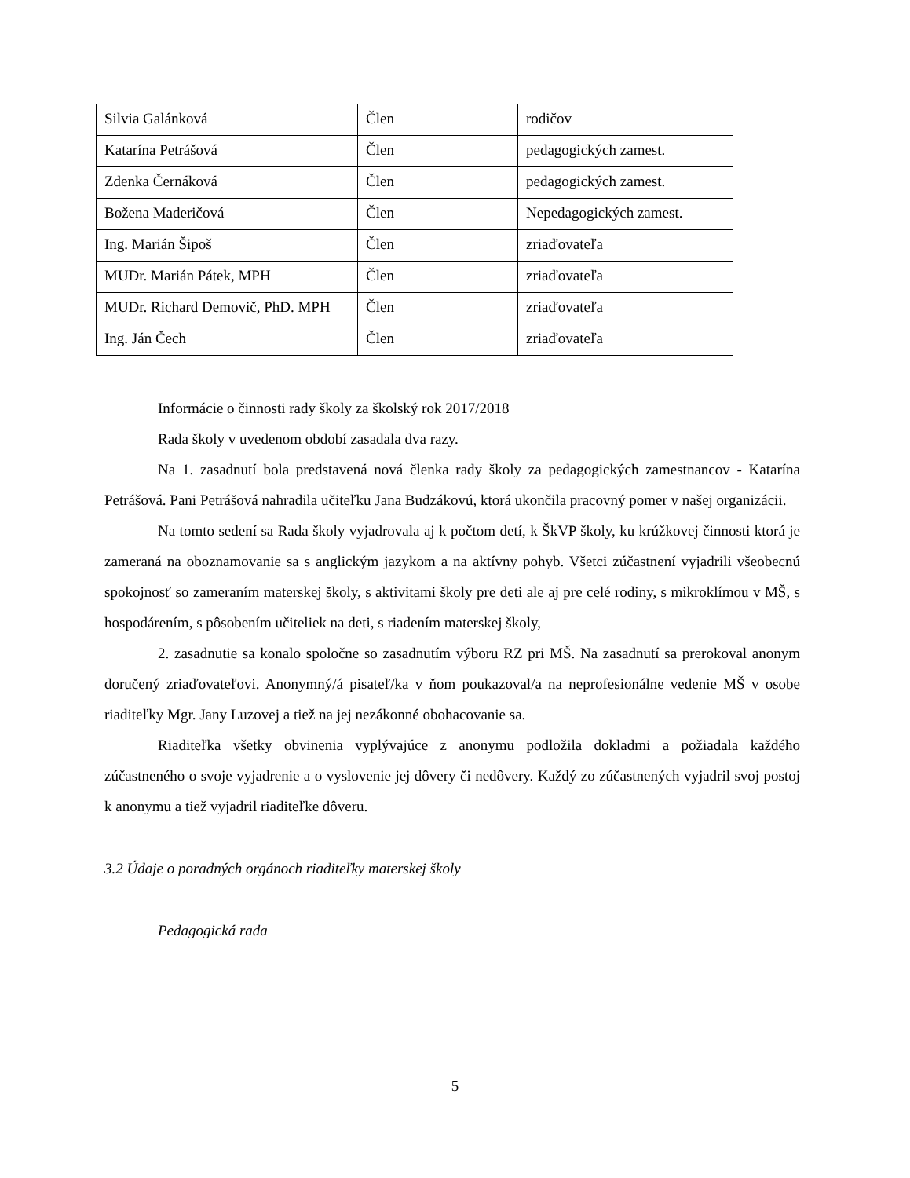| Silvia Galánková | Člen | rodičov |
| Katarína Petrášová | Člen | pedagogických zamest. |
| Zdenka Černáková | Člen | pedagogických zamest. |
| Božena Maderičová | Člen | Nepedagogických zamest. |
| Ing. Marián Šipoš | Člen | zriaďovateľa |
| MUDr. Marián Pátek, MPH | Člen | zriaďovateľa |
| MUDr. Richard Demovič, PhD. MPH | Člen | zriaďovateľa |
| Ing. Ján Čech | Člen | zriaďovateľa |
Informácie o činnosti rady školy za školský rok 2017/2018
Rada školy v uvedenom období zasadala dva razy.
Na 1. zasadnutí bola predstavená nová členka rady školy za pedagogických zamestnancov - Katarína Petrášová. Pani Petrášová nahradila učiteľku Jana Budzákovú, ktorá ukončila pracovný pomer v našej organizácii.
Na tomto sedení sa Rada školy vyjadrovala aj k počtom detí, k ŠkVP školy, ku krúžkovej činnosti ktorá je zameraná na oboznamovanie sa s anglickým jazykom a na aktívny pohyb. Všetci zúčastnení vyjadrili všeobecnú spokojnosť so zameraním materskej školy, s aktivitami školy pre deti ale aj pre celé rodiny, s mikroklímou v MŠ, s hospodárením, s pôsobením učiteliek na deti, s riadením materskej školy,
2. zasadnutie sa konalo spoločne so zasadnutím výboru RZ pri MŠ. Na zasadnutí sa prerokoval anonym doručený zriaďovateľovi. Anonymný/á pisateľ/ka v ňom poukazoval/a na neprofesionálne vedenie MŠ v osobe riaditeľky Mgr. Jany Luzovej a tiež na jej nezákonné obohacovanie sa.
Riaditeľka všetky obvinenia vyplývajúce z anonymu podložila dokladmi a požiadala každého zúčastneného o svoje vyjadrenie a o vyslovenie jej dôvery či nedôvery. Každý zo zúčastnených vyjadril svoj postoj k anonymu a tiež vyjadril riaditeľke dôveru.
3.2 Údaje o poradných orgánoch riaditeľky materskej školy
Pedagogická rada
5